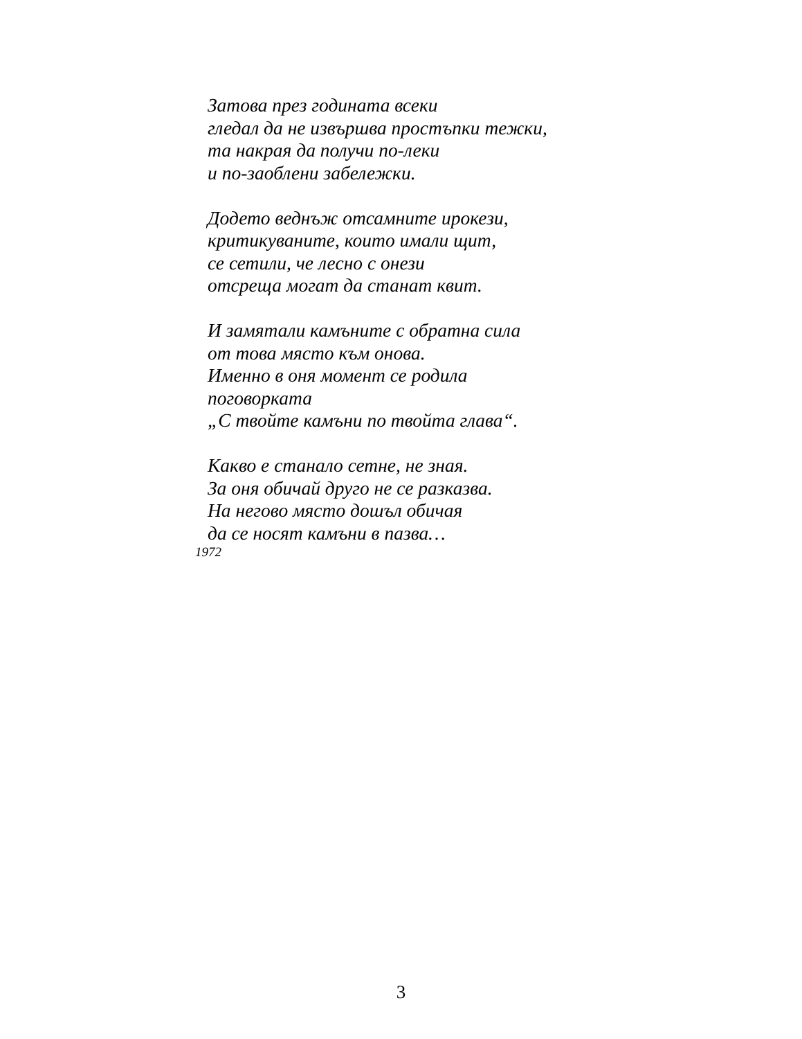Затова през годината всеки
гледал да не извършва простъпки тежки,
та накрая да получи по-леки
и по-заоблени забележки.
Додето веднъж отсамните ирокези,
критикуваните, които имали щит,
се сетили, че лесно с онези
отсреща могат да станат квит.
И замятали камъните с обратна сила
от това място към онова.
Именно в оня момент се родила
поговорката
„С твойте камъни по твойта глава“.
Какво е станало сетне, не зная.
За оня обичай друго не се разказва.
На негово място дошъл обичая
да се носят камъни в пазва…
1972
3